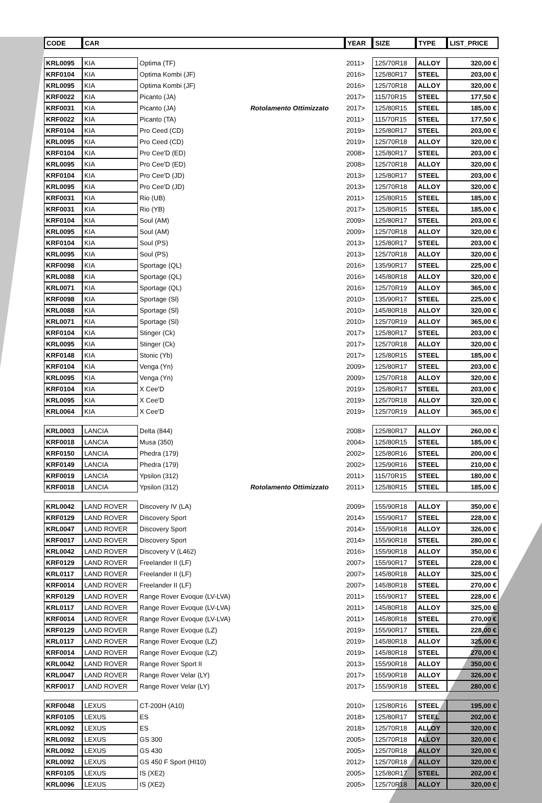| CODE | CAR | | | YEAR | SIZE | TYPE | LIST_PRICE |
| --- | --- | --- | --- | --- | --- | --- | --- |
| KRL0095 | KIA | Optima (TF) | | 2011> | 125/70R18 | ALLOY | 320,00 € |
| KRF0104 | KIA | Optima Kombi (JF) | | 2016> | 125/80R17 | STEEL | 203,00 € |
| KRL0095 | KIA | Optima Kombi (JF) | | 2016> | 125/70R18 | ALLOY | 320,00 € |
| KRF0022 | KIA | Picanto (JA) | | 2017> | 115/70R15 | STEEL | 177,50 € |
| KRF0031 | KIA | Picanto (JA) | Rotolamento Ottimizzato | 2017> | 125/80R15 | STEEL | 185,00 € |
| KRF0022 | KIA | Picanto (TA) | | 2011> | 115/70R15 | STEEL | 177,50 € |
| KRF0104 | KIA | Pro Ceed (CD) | | 2019> | 125/80R17 | STEEL | 203,00 € |
| KRL0095 | KIA | Pro Ceed (CD) | | 2019> | 125/70R18 | ALLOY | 320,00 € |
| KRF0104 | KIA | Pro Cee'D (ED) | | 2008> | 125/80R17 | STEEL | 203,00 € |
| KRL0095 | KIA | Pro Cee'D (ED) | | 2008> | 125/70R18 | ALLOY | 320,00 € |
| KRF0104 | KIA | Pro Cee'D (JD) | | 2013> | 125/80R17 | STEEL | 203,00 € |
| KRL0095 | KIA | Pro Cee'D (JD) | | 2013> | 125/70R18 | ALLOY | 320,00 € |
| KRF0031 | KIA | Rio (UB) | | 2011> | 125/80R15 | STEEL | 185,00 € |
| KRF0031 | KIA | Rio (YB) | | 2017> | 125/80R15 | STEEL | 185,00 € |
| KRF0104 | KIA | Soul (AM) | | 2009> | 125/80R17 | STEEL | 203,00 € |
| KRL0095 | KIA | Soul (AM) | | 2009> | 125/70R18 | ALLOY | 320,00 € |
| KRF0104 | KIA | Soul (PS) | | 2013> | 125/80R17 | STEEL | 203,00 € |
| KRL0095 | KIA | Soul (PS) | | 2013> | 125/70R18 | ALLOY | 320,00 € |
| KRF0098 | KIA | Sportage (QL) | | 2016> | 135/90R17 | STEEL | 225,00 € |
| KRL0088 | KIA | Sportage (QL) | | 2016> | 145/80R18 | ALLOY | 320,00 € |
| KRL0071 | KIA | Sportage (QL) | | 2016> | 125/70R19 | ALLOY | 365,00 € |
| KRF0098 | KIA | Sportage (Sl) | | 2010> | 135/90R17 | STEEL | 225,00 € |
| KRL0088 | KIA | Sportage (Sl) | | 2010> | 145/80R18 | ALLOY | 320,00 € |
| KRL0071 | KIA | Sportage (Sl) | | 2010> | 125/70R19 | ALLOY | 365,00 € |
| KRF0104 | KIA | Stinger (Ck) | | 2017> | 125/80R17 | STEEL | 203,00 € |
| KRL0095 | KIA | Stinger (Ck) | | 2017> | 125/70R18 | ALLOY | 320,00 € |
| KRF0148 | KIA | Stonic (Yb) | | 2017> | 125/80R15 | STEEL | 185,00 € |
| KRF0104 | KIA | Venga (Yn) | | 2009> | 125/80R17 | STEEL | 203,00 € |
| KRL0095 | KIA | Venga (Yn) | | 2009> | 125/70R18 | ALLOY | 320,00 € |
| KRF0104 | KIA | X Cee'D | | 2019> | 125/80R17 | STEEL | 203,00 € |
| KRL0095 | KIA | X Cee'D | | 2019> | 125/70R18 | ALLOY | 320,00 € |
| KRL0064 | KIA | X Cee'D | | 2019> | 125/70R19 | ALLOY | 365,00 € |
| KRL0003 | LANCIA | Delta (844) | | 2008> | 125/80R17 | ALLOY | 260,00 € |
| KRF0018 | LANCIA | Musa (350) | | 2004> | 125/80R15 | STEEL | 185,00 € |
| KRF0150 | LANCIA | Phedra (179) | | 2002> | 125/80R16 | STEEL | 200,00 € |
| KRF0149 | LANCIA | Phedra (179) | | 2002> | 125/90R16 | STEEL | 210,00 € |
| KRF0019 | LANCIA | Ypsilon (312) | | 2011> | 115/70R15 | STEEL | 180,00 € |
| KRF0018 | LANCIA | Ypsilon (312) | Rotolamento Ottimizzato | 2011> | 125/80R15 | STEEL | 185,00 € |
| KRL0042 | LAND ROVER | Discovery IV (LA) | | 2009> | 155/90R18 | ALLOY | 350,00 € |
| KRF0129 | LAND ROVER | Discovery Sport | | 2014> | 155/90R17 | STEEL | 228,00 € |
| KRL0047 | LAND ROVER | Discovery Sport | | 2014> | 155/90R18 | ALLOY | 326,00 € |
| KRF0017 | LAND ROVER | Discovery Sport | | 2014> | 155/90R18 | STEEL | 280,00 € |
| KRL0042 | LAND ROVER | Discovery V (L462) | | 2016> | 155/90R18 | ALLOY | 350,00 € |
| KRF0129 | LAND ROVER | Freelander II (LF) | | 2007> | 155/90R17 | STEEL | 228,00 € |
| KRL0117 | LAND ROVER | Freelander II (LF) | | 2007> | 145/80R18 | ALLOY | 325,00 € |
| KRF0014 | LAND ROVER | Freelander II (LF) | | 2007> | 145/80R18 | STEEL | 270,00 € |
| KRF0129 | LAND ROVER | Range Rover Evoque (LV-LVA) | | 2011> | 155/90R17 | STEEL | 228,00 € |
| KRL0117 | LAND ROVER | Range Rover Evoque (LV-LVA) | | 2011> | 145/80R18 | ALLOY | 325,00 € |
| KRF0014 | LAND ROVER | Range Rover Evoque (LV-LVA) | | 2011> | 145/80R18 | STEEL | 270,00 € |
| KRF0129 | LAND ROVER | Range Rover Evoque (LZ) | | 2019> | 155/90R17 | STEEL | 228,00 € |
| KRL0117 | LAND ROVER | Range Rover Evoque (LZ) | | 2019> | 145/80R18 | ALLOY | 325,00 € |
| KRF0014 | LAND ROVER | Range Rover Evoque (LZ) | | 2019> | 145/80R18 | STEEL | 270,00 € |
| KRL0042 | LAND ROVER | Range Rover Sport II | | 2013> | 155/90R18 | ALLOY | 350,00 € |
| KRL0047 | LAND ROVER | Range Rover Velar (LY) | | 2017> | 155/90R18 | ALLOY | 326,00 € |
| KRF0017 | LAND ROVER | Range Rover Velar (LY) | | 2017> | 155/90R18 | STEEL | 280,00 € |
| KRF0048 | LEXUS | CT-200H (A10) | | 2010> | 125/80R16 | STEEL | 195,00 € |
| KRF0105 | LEXUS | ES | | 2018> | 125/80R17 | STEEL | 202,00 € |
| KRL0092 | LEXUS | ES | | 2018> | 125/70R18 | ALLOY | 320,00 € |
| KRL0092 | LEXUS | GS 300 | | 2005> | 125/70R18 | ALLOY | 320,00 € |
| KRL0092 | LEXUS | GS 430 | | 2005> | 125/70R18 | ALLOY | 320,00 € |
| KRL0092 | LEXUS | GS 450 F Sport (HI10) | | 2012> | 125/70R18 | ALLOY | 320,00 € |
| KRF0105 | LEXUS | IS (XE2) | | 2005> | 125/80R17 | STEEL | 202,00 € |
| KRL0096 | LEXUS | IS (XE2) | | 2005> | 125/70R18 | ALLOY | 320,00 € |